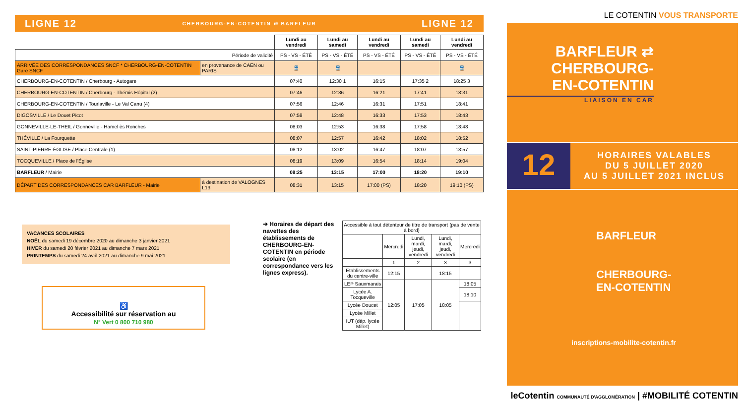LIGNE 12 CHERBOURG-EN-COTENTIN ⇄ BARFLEUR LIGNE 12
| | | Lundi au vendredi | Lundi au samedi | Lundi au vendredi | Lundi au samedi | Lundi au vendredi |
| --- | --- | --- | --- | --- | --- | --- |
| Période de validité | | PS - VS - ÉTÉ | PS - VS - ÉTÉ | PS - VS - ÉTÉ | PS - VS - ÉTÉ | PS - VS - ÉTÉ |
| ARRIVÉE DES CORRESPONDANCES SNCF * CHERBOURG-EN-COTENTIN Gare SNCF | en provenance de CAEN ou PARIS | 🚆 | 🚆 | | | 🚆 |
| CHERBOURG-EN-COTENTIN / Cherbourg - Autogare | | 07:40 | 12:30 1 | 16:15 | 17:35 2 | 18:25 3 |
| CHERBOURG-EN-COTENTIN / Cherbourg - Thémis Hôpital (2) | | 07:46 | 12:36 | 16:21 | 17:41 | 18:31 |
| CHERBOURG-EN-COTENTIN / Tourlaville - Le Val Canu (4) | | 07:56 | 12:46 | 16:31 | 17:51 | 18:41 |
| DIGOSVILLE / Le Douet Picot | | 07:58 | 12:48 | 16:33 | 17:53 | 18:43 |
| GONNEVILLE-LE-THEIL / Gonneville - Hamel ès Ronches | | 08:03 | 12:53 | 16:38 | 17:58 | 18:48 |
| THÉVILLE / La Fourquette | | 08:07 | 12:57 | 16:42 | 18:02 | 18:52 |
| SAINT-PIERRE-ÉGLISE / Place Centrale (1) | | 08:12 | 13:02 | 16:47 | 18:07 | 18:57 |
| TOCQUEVILLE / Place de l'Église | | 08:19 | 13:09 | 16:54 | 18:14 | 19:04 |
| BARFLEUR / Mairie | | 08:25 | 13:15 | 17:00 | 18:20 | 19:10 |
| DÉPART DES CORRESPONDANCES CAR BARFLEUR - Mairie | à destination de VALOGNES L13 | 08:31 | 13:15 | 17:00 (PS) | 18:20 | 19:10 (PS) |
VACANCES SCOLAIRES
NOËL du samedi 19 décembre 2020 au dimanche 3 janvier 2021
HIVER du samedi 20 février 2021 au dimanche 7 mars 2021
PRINTEMPS du samedi 24 avril 2021 au dimanche 9 mai 2021
♿
Accessibilité sur réservation au
N° Vert 0 800 710 980
➜ Horaires de départ des navettes des établissements de CHERBOURG-EN-COTENTIN en période scolaire (en correspondance vers les lignes express).
| Accessible à tout détenteur de titre de transport (pas de vente à bord) | | | | |
| | Mercredi | Lundi, mardi, jeudi, vendredi | Lundi, mardi, jeudi, vendredi | Mercredi |
| | 1 | 2 | 3 | 3 |
| Etablissements du centre-ville | 12:15 | | 18:15 | |
| LEP Sauxmarais | 12:05 | 17:05 | 18:05 | 18:05 |
| Lycée A. Tocqueville | | | | 18:10 |
| Lycée Doucet | | | | |
| Lycée Millet | | | | |
| IUT (dép. lycée Millet) | | | | |
LE COTENTIN VOUS TRANSPORTE
BARFLEUR ⇄
CHERBOURG-
EN-COTENTIN
LIAISON EN CAR
12
HORAIRES VALABLES
DU 5 JUILLET 2020
AU 5 JUILLET 2021 INCLUS
BARFLEUR
CHERBOURG-
EN-COTENTIN
inscriptions-mobilite-cotentin.fr
leCotentin COMMUNAUTÉ D'AGGLOMÉRATION | #MOBILITÉ COTENTIN